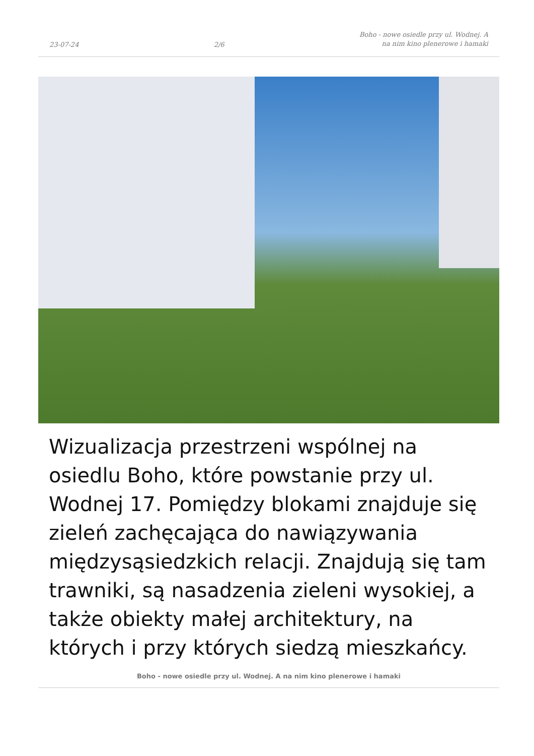23-07-24 2/6 Boho - nowe osiedle przy ul. Wodnej. A
na nim kino plenerowe i hamaki
Wizualizacja przestrzeni wspólnej na osiedlu Boho, które powstanie przy ul. Wodnej 17. Pomiędzy blokami znajduje się zieleń zachęcająca do nawiązywania międzysąsiedzkich relacji. Znajdują się tam trawniki, są nasadzenia zieleni wysokiej, a także obiekty małej architektury, na których i przy których siedzą mieszkańcy.
Boho - nowe osiedle przy ul. Wodnej. A na nim kino plenerowe i hamaki